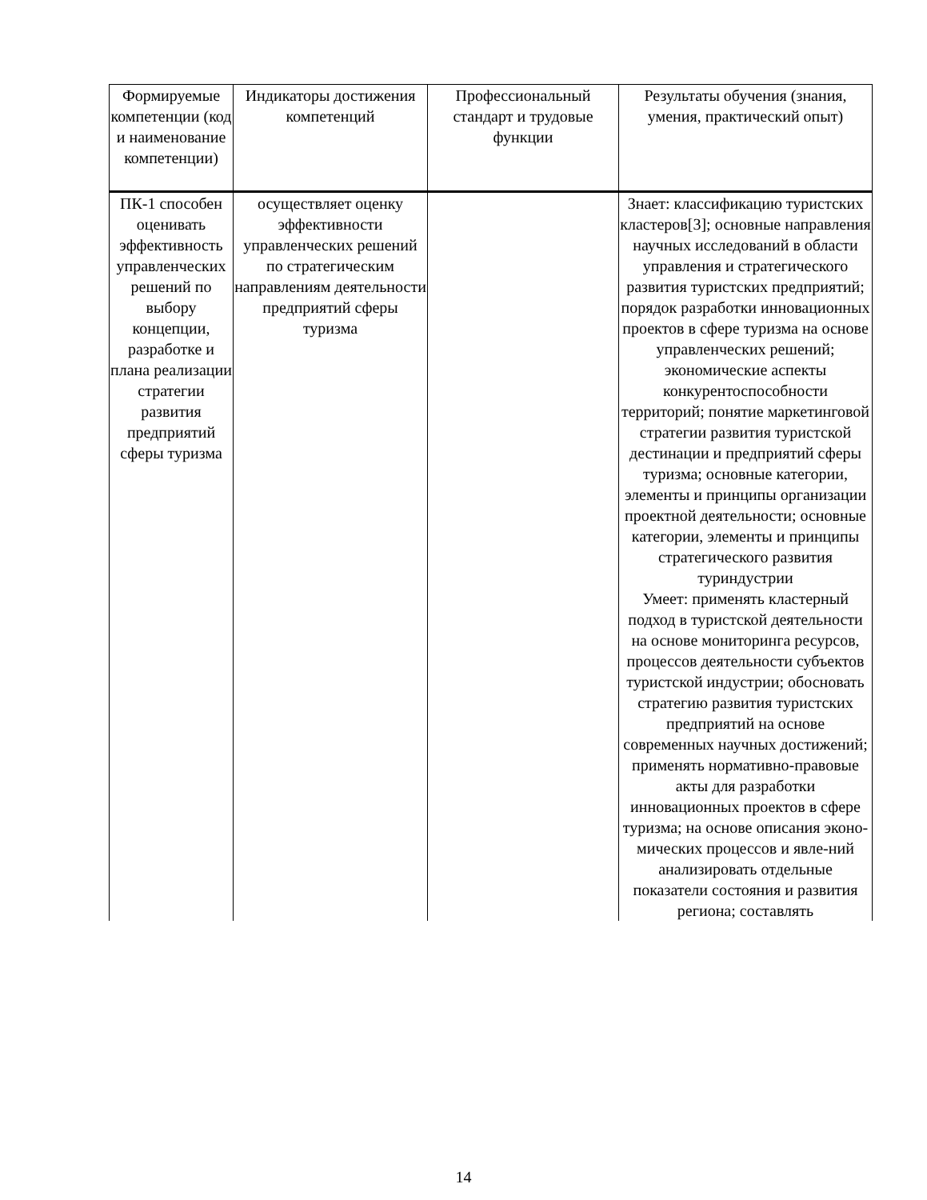| Формируемые компетенции (код и наименование компетенции) | Индикаторы достижения компетенций | Профессиональный стандарт и трудовые функции | Результаты обучения (знания, умения, практический опыт) |
| --- | --- | --- | --- |
| ПК-1 способен оценивать эффективность управленческих решений по выбору концепции, разработке и плана реализации стратегии развития предприятий сферы туризма | осуществляет оценку эффективности управленческих решений по стратегическим направлениям деятельности предприятий сферы туризма | | Знает: классификацию туристских кластеров[3]; основные направления научных исследований в области управления и стратегического развития туристских предприятий; порядок разработки инновационных проектов в сфере туризма на основе управленческих решений; экономические аспекты конкурентоспособности территорий; понятие маркетинговой стратегии развития туристской дестинации и предприятий сферы туризма; основные категории, элементы и принципы организации проектной деятельности; основные категории, элементы и принципы стратегического развития туриндустрии Умеет: применять кластерный подход в туристской деятельности на основе мониторинга ресурсов, процессов деятельности субъектов туристской индустрии; обосновать стратегию развития туристских предприятий на основе современных научных достижений; применять нормативно-правовые акты для разработки инновационных проектов в сфере туризма; на основе описания эконо-мических процессов и явле-ний анализировать отдельные показатели состояния и развития региона; составлять |
14